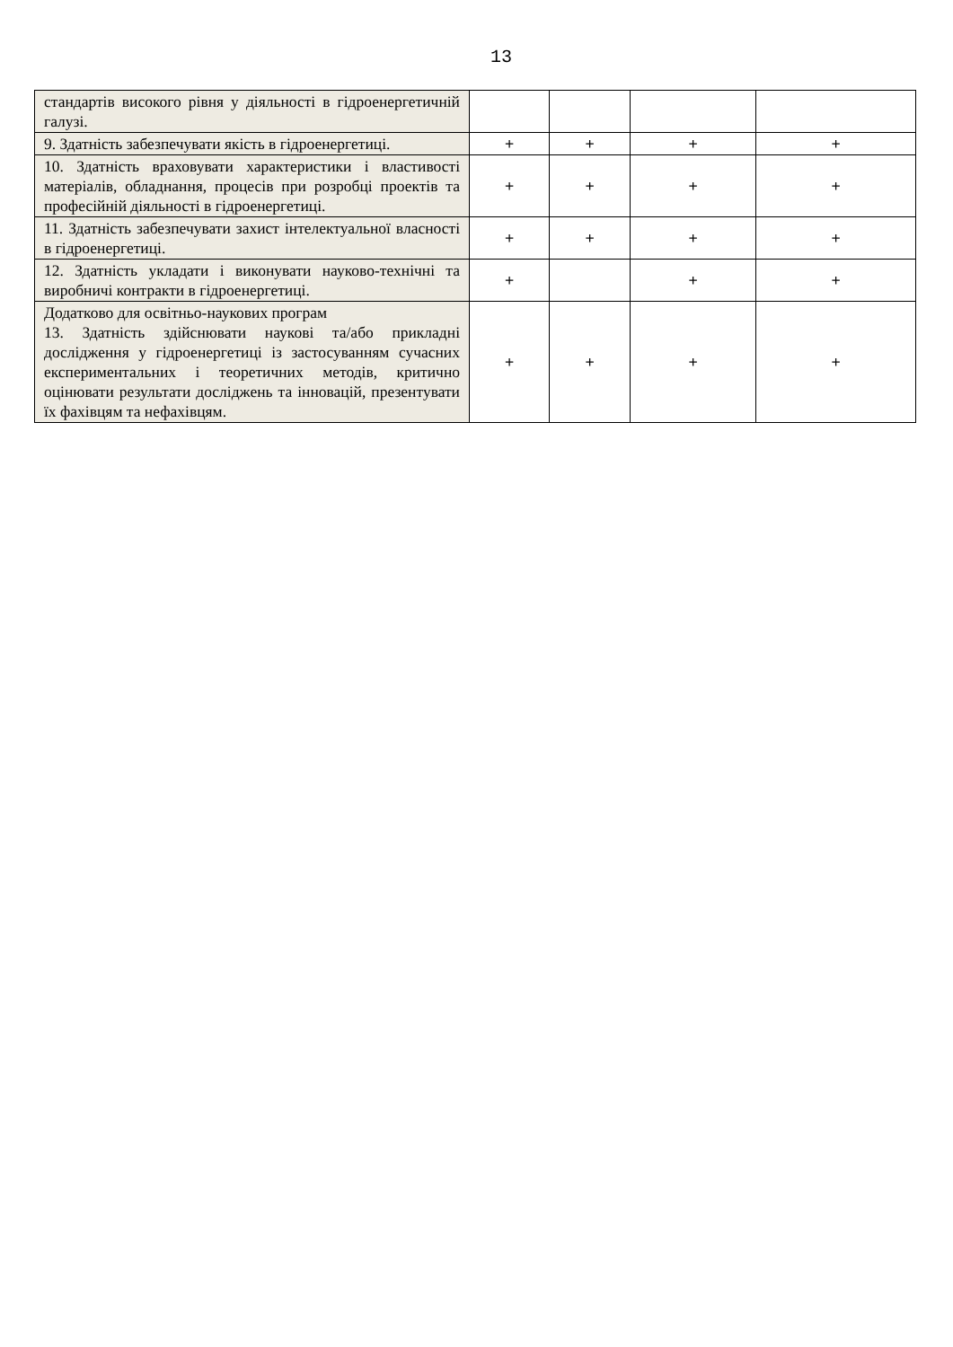13
| стандартів високого рівня у діяльності в гідроенергетичній галузі. | | | | |
| 9. Здатність забезпечувати якість в гідроенергетиці. | + | + | + | + |
| 10. Здатність враховувати характеристики і властивості матеріалів, обладнання, процесів при розробці проектів та професійній діяльності в гідроенергетиці. | + | + | + | + |
| 11. Здатність забезпечувати захист інтелектуальної власності в гідроенергетиці. | + | + | + | + |
| 12. Здатність укладати і виконувати науково-технічні та виробничі контракти в гідроенергетиці. | + | | + | + |
| Додатково для освітньо-наукових програм 13. Здатність здійснювати наукові та/або прикладні дослідження у гідроенергетиці із застосуванням сучасних експериментальних і теоретичних методів, критично оцінювати результати досліджень та інновацій, презентувати їх фахівцям та нефахівцям. | + | + | + | + |